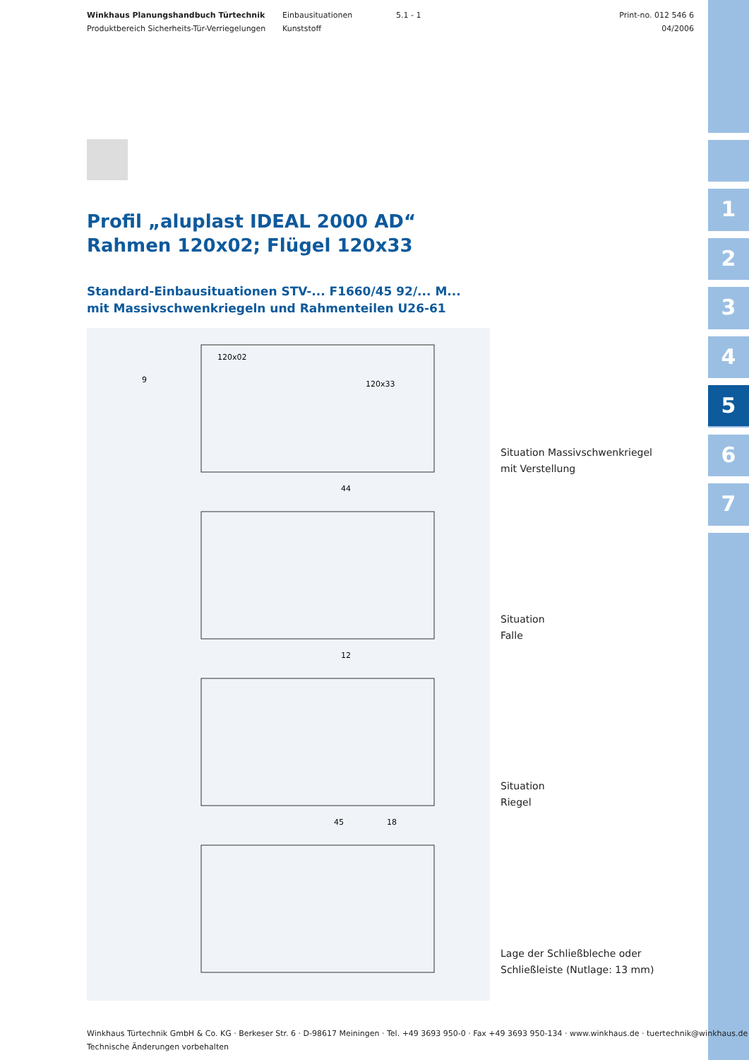1
2
3
4
5
6
7
Winkhaus Planungshandbuch Türtechnik
Produktbereich Sicherheits-Tür-Verriegelungen
Einbausituationen
Kunststoff
5.1 - 1 Print-no. 012 546 6
04/2006
Profil „aluplast IDEAL 2000 AD“
Rahmen 120x02; Flügel 120x33
Standard-Einbausituationen STV-... F1660/45 92/... M...
mit Massivschwenkriegeln und Rahmenteilen U26-61
120x02
120x33
9
44
12
45
18
Situation Massivschwenkriegel
mit Verstellung
Situation
Falle
Situation
Riegel
Lage der Schließbleche oder
Schließleiste (Nutlage: 13 mm)
Winkhaus Türtechnik GmbH & Co. KG · Berkeser Str. 6 · D-98617 Meiningen · Tel. +49 3693 950-0 · Fax +49 3693 950-134 · www.winkhaus.de · tuertechnik@winkhaus.de
Technische Änderungen vorbehalten